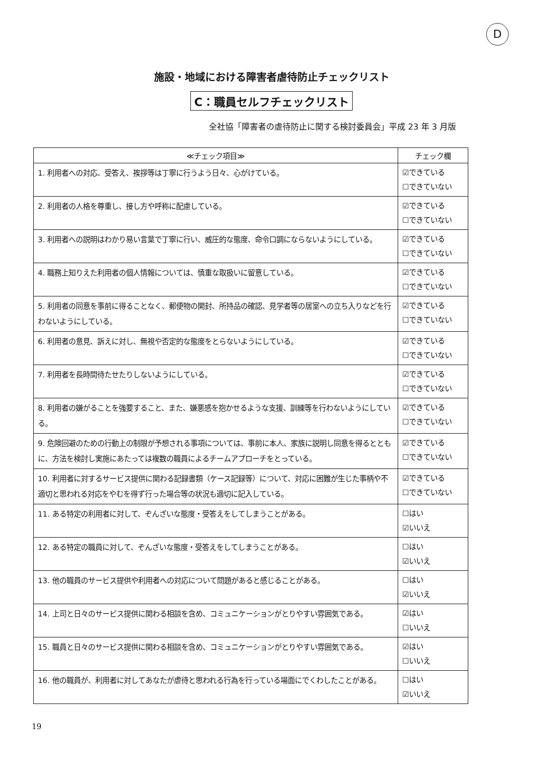D
施設・地域における障害者虐待防止チェックリスト
C：職員セルフチェックリスト
全社協「障害者の虐待防止に関する検討委員会」平成 23 年 3 月版
| ≪チェック項目≫ | チェック欄 |
| --- | --- |
| 1. 利用者への対応、受答え、挨拶等は丁寧に行うよう日々、心がけている。 | ☑できている ☐できていない |
| 2. 利用者の人格を尊重し、接し方や呼称に配慮している。 | ☑できている ☐できていない |
| 3. 利用者への説明はわかり易い言葉で丁寧に行い、威圧的な態度、命令口調にならないようにしている。 | ☑できている ☐できていない |
| 4. 職務上知りえた利用者の個人情報については、慎重な取扱いに留意している。 | ☑できている ☐できていない |
| 5. 利用者の同意を事前に得ることなく、郵便物の開封、所持品の確認、見学者等の居室への立ち入りなどを行わないようにしている。 | ☑できている ☐できていない |
| 6. 利用者の意見、訴えに対し、無視や否定的な態度をとらないようにしている。 | ☑できている ☐できていない |
| 7. 利用者を長時間待たせたりしないようにしている。 | ☑できている ☐できていない |
| 8. 利用者の嫌がることを強要すること、また、嫌悪感を抱かせるような支援、訓練等を行わないようにしている。 | ☑できている ☐できていない |
| 9. 危険回避のための行動上の制限が予想される事項については、事前に本人、家族に説明し同意を得るとともに、方法を検討し実施にあたっては複数の職員によるチームアプローチをとっている。 | ☑できている ☐できていない |
| 10. 利用者に対するサービス提供に関わる記録書類（ケース記録等）について、対応に困難が生じた事柄や不適切と思われる対応をやむを得ず行った場合等の状況も適切に記入している。 | ☑できている ☐できていない |
| 11. ある特定の利用者に対して、ぞんざいな態度・受答えをしてしまうことがある。 | ☐はい ☑いいえ |
| 12. ある特定の職員に対して、ぞんざいな態度・受答えをしてしまうことがある。 | ☐はい ☑いいえ |
| 13. 他の職員のサービス提供や利用者への対応について問題があると感じることがある。 | ☐はい ☑いいえ |
| 14. 上司と日々のサービス提供に関わる相談を含め、コミュニケーションがとりやすい雰囲気である。 | ☑はい ☐いいえ |
| 15. 職員と日々のサービス提供に関わる相談を含め、コミュニケーションがとりやすい雰囲気である。 | ☑はい ☐いいえ |
| 16. 他の職員が、利用者に対してあなたが虐待と思われる行為を行っている場面にでくわしたことがある。 | ☐はい ☑いいえ |
19